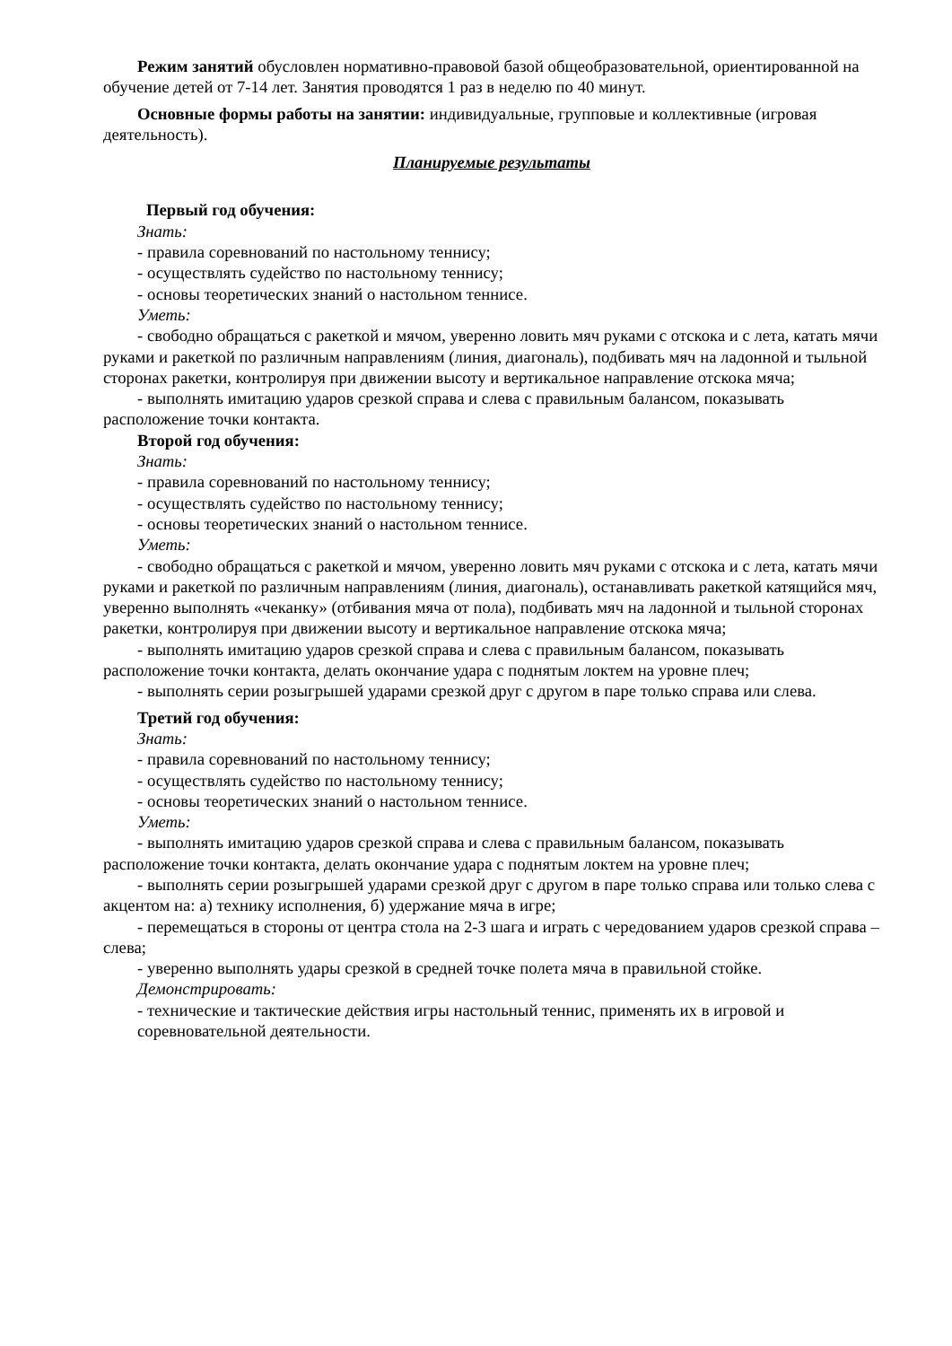Режим занятий обусловлен нормативно-правовой базой общеобразовательной, ориентированной на обучение детей от 7-14 лет. Занятия проводятся 1 раз в неделю по 40 минут.
Основные формы работы на занятии: индивидуальные, групповые и коллективные (игровая деятельность).
Планируемые результаты
Первый год обучения:
Знать:
- правила соревнований по настольному теннису;
- осуществлять судейство по настольному теннису;
- основы теоретических знаний о настольном теннисе.
Уметь:
- свободно обращаться с ракеткой и мячом, уверенно ловить мяч руками с отскока и с лета, катать мячи руками и ракеткой по различным направлениям (линия, диагональ), подбивать мяч на ладонной и тыльной сторонах ракетки, контролируя при движении высоту и вертикальное направление отскока мяча;
- выполнять имитацию ударов срезкой справа и слева с правильным балансом, показывать расположение точки контакта.
Второй год обучения:
Знать:
- правила соревнований по настольному теннису;
- осуществлять судейство по настольному теннису;
- основы теоретических знаний о настольном теннисе.
Уметь:
- свободно обращаться с ракеткой и мячом, уверенно ловить мяч руками с отскока и с лета, катать мячи руками и ракеткой по различным направлениям (линия, диагональ), останавливать ракеткой катящийся мяч, уверенно выполнять «чеканку» (отбивания мяча от пола), подбивать мяч на ладонной и тыльной сторонах ракетки, контролируя при движении высоту и вертикальное направление отскока мяча;
- выполнять имитацию ударов срезкой справа и слева с правильным балансом, показывать расположение точки контакта, делать окончание удара с поднятым локтем на уровне плеч;
- выполнять серии розыгрышей ударами срезкой друг с другом в паре только справа или слева.
Третий год обучения:
Знать:
- правила соревнований по настольному теннису;
- осуществлять судейство по настольному теннису;
- основы теоретических знаний о настольном теннисе.
Уметь:
- выполнять имитацию ударов срезкой справа и слева с правильным балансом, показывать расположение точки контакта, делать окончание удара с поднятым локтем на уровне плеч;
- выполнять серии розыгрышей ударами срезкой друг с другом в паре только справа или только слева с акцентом на: а) технику исполнения, б) удержание мяча в игре;
- перемещаться в стороны от центра стола на 2-3 шага и играть с чередованием ударов срезкой справа – слева;
- уверенно выполнять удары срезкой в средней точке полета мяча в правильной стойке.
Демонстрировать:
- технические и тактические действия игры настольный теннис, применять их в игровой и соревновательной деятельности.